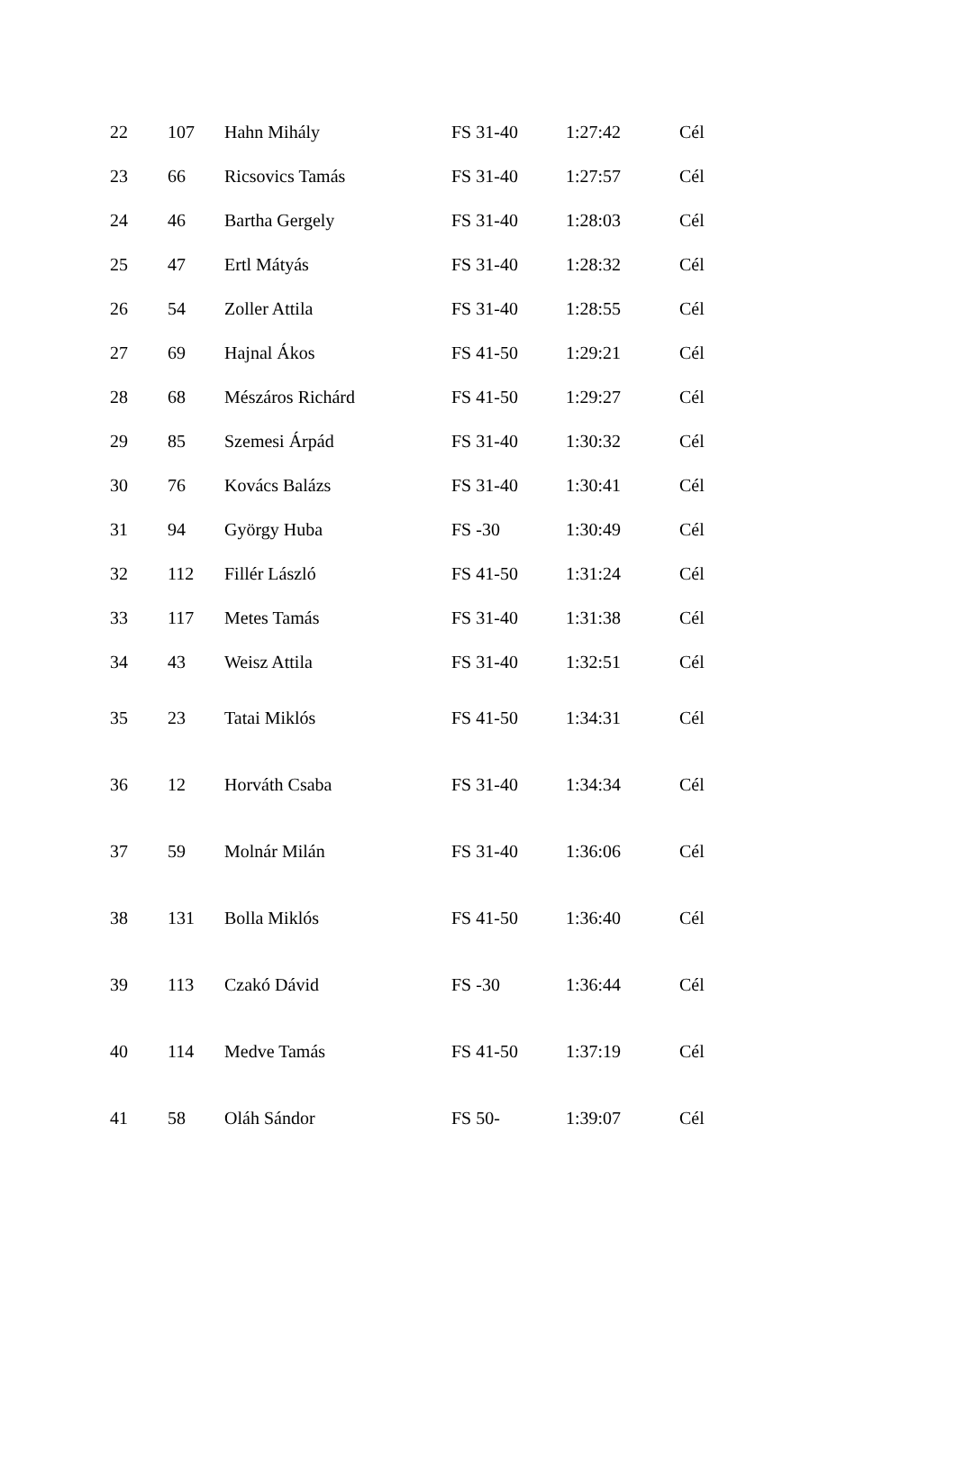| 22 | 107 | Hahn Mihály | FS 31-40 | 1:27:42 | Cél |
| 23 | 66 | Ricsovics Tamás | FS 31-40 | 1:27:57 | Cél |
| 24 | 46 | Bartha Gergely | FS 31-40 | 1:28:03 | Cél |
| 25 | 47 | Ertl Mátyás | FS 31-40 | 1:28:32 | Cél |
| 26 | 54 | Zoller Attila | FS 31-40 | 1:28:55 | Cél |
| 27 | 69 | Hajnal Ákos | FS 41-50 | 1:29:21 | Cél |
| 28 | 68 | Mészáros Richárd | FS 41-50 | 1:29:27 | Cél |
| 29 | 85 | Szemesi Árpád | FS 31-40 | 1:30:32 | Cél |
| 30 | 76 | Kovács Balázs | FS 31-40 | 1:30:41 | Cél |
| 31 | 94 | György Huba | FS -30 | 1:30:49 | Cél |
| 32 | 112 | Fillér László | FS 41-50 | 1:31:24 | Cél |
| 33 | 117 | Metes Tamás | FS 31-40 | 1:31:38 | Cél |
| 34 | 43 | Weisz Attila | FS 31-40 | 1:32:51 | Cél |
| 35 | 23 | Tatai Miklós | FS 41-50 | 1:34:31 | Cél |
| 36 | 12 | Horváth Csaba | FS 31-40 | 1:34:34 | Cél |
| 37 | 59 | Molnár Milán | FS 31-40 | 1:36:06 | Cél |
| 38 | 131 | Bolla Miklós | FS 41-50 | 1:36:40 | Cél |
| 39 | 113 | Czakó Dávid | FS -30 | 1:36:44 | Cél |
| 40 | 114 | Medve Tamás | FS 41-50 | 1:37:19 | Cél |
| 41 | 58 | Oláh Sándor | FS 50- | 1:39:07 | Cél |